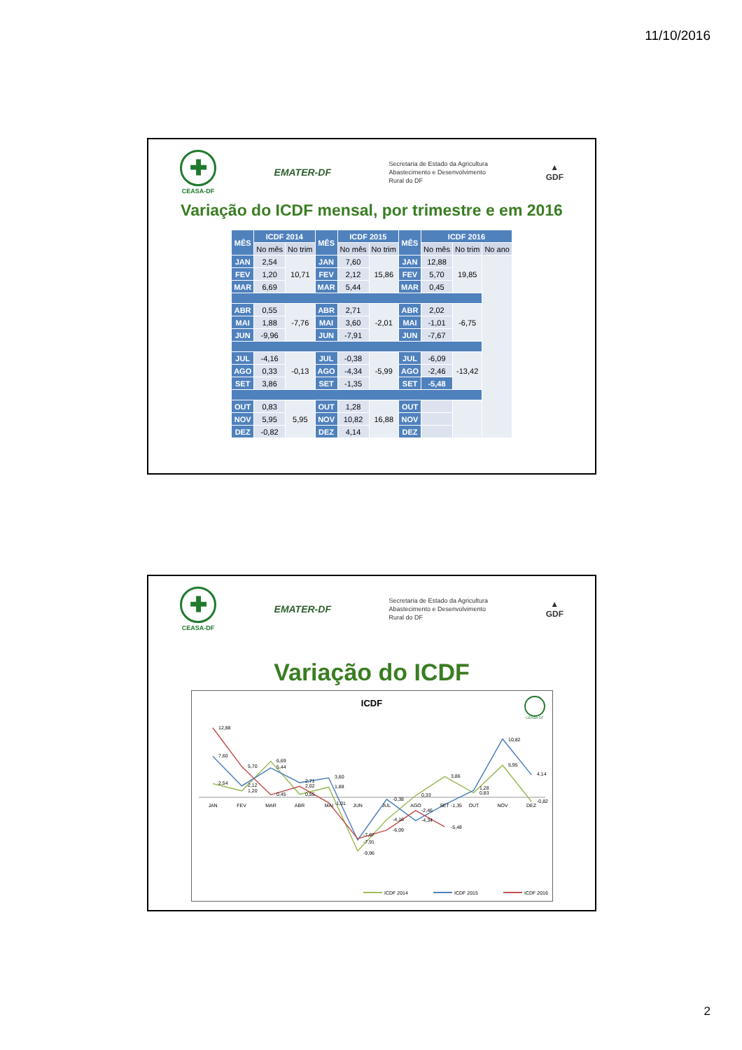11/10/2016
✚
CEASA-DF
EMATER-DF
Secretaria de Estado da Agricultura
Abastecimento e Desenvolvimento
Rural do DF
▲
GDF
Variação do ICDF mensal, por trimestre e em 2016
| MÊS | ICDF 2014 | | MÊS | ICDF 2015 | | MÊS | ICDF 2016 | | |
| --- | --- | --- | --- | --- | --- | --- | --- | --- | --- |
| | No mês | No trim | | No mês | No trim | | No mês | No trim | No ano |
| JAN | 2,54 | 10,71 | JAN | 7,60 | 15,86 | JAN | 12,88 | 19,85 | |
| FEV | 1,20 | | FEV | 2,12 | | FEV | 5,70 | | |
| MAR | 6,69 | | MAR | 5,44 | | MAR | 0,45 | | |
| ABR | 0,55 | -7,76 | ABR | 2,71 | -2,01 | ABR | 2,02 | -6,75 | |
| MAI | 1,88 | | MAI | 3,60 | | MAI | -1,01 | | |
| JUN | -9,96 | | JUN | -7,91 | | JUN | -7,67 | | |
| JUL | -4,16 | -0,13 | JUL | -0,38 | -5,99 | JUL | -6,09 | -13,42 | |
| AGO | 0,33 | | AGO | -4,34 | | AGO | -2,46 | | |
| SET | 3,86 | | SET | -1,35 | | SET | -5,48 | | |
| OUT | 0,83 | 5,95 | OUT | 1,28 | 16,88 | OUT | | | |
| NOV | 5,95 | | NOV | 10,82 | | NOV | | | |
| DEZ | -0,82 | | DEZ | 4,14 | | DEZ | | | |
✚
CEASA-DF
EMATER-DF
Secretaria de Estado da Agricultura
Abastecimento e Desenvolvimento
Rural do DF
▲
GDF
Variação do ICDF
ICDF
CEASA-DF
JAN
FEV
MAR
ABR
MAI
JUN
JUL
AGO
SET
OUT
NOV
DEZ
12,88
7,60
2,54
5,70
2,12
1,20
6,69
5,44
0,45
2,71
2,02
0,55
3,60
1,88
-1,01
-7,67
-7,91
-9,96
-0,38
-4,16
-6,09
0,33
-2,46
-4,34
3,86
-1,35
-5,48
1,28
0,83
10,82
5,95
4,14
-0,82
ICDF 2014
ICDF 2015
ICDF 2016
2